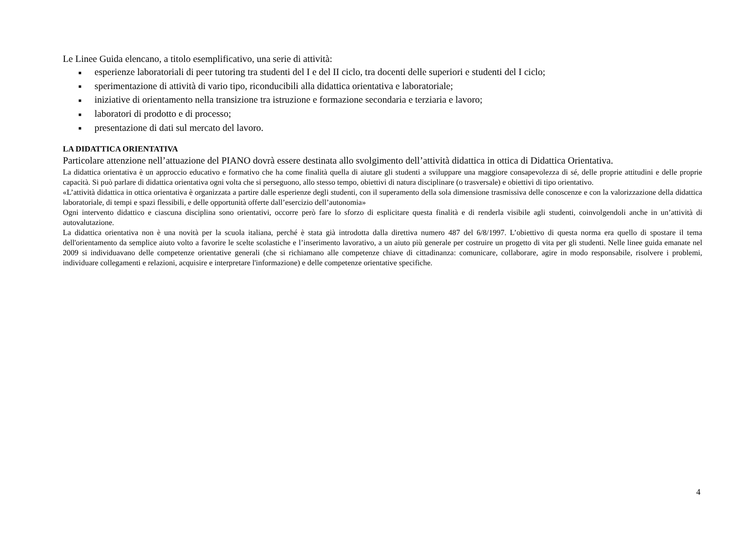Le Linee Guida elencano, a titolo esemplificativo, una serie di attività:
■ esperienze laboratoriali di peer tutoring tra studenti del I e del II ciclo, tra docenti delle superiori e studenti del I ciclo;
■ sperimentazione di attività di vario tipo, riconducibili alla didattica orientativa e laboratoriale;
■ iniziative di orientamento nella transizione tra istruzione e formazione secondaria e terziaria e lavoro;
■ laboratori di prodotto e di processo;
■ presentazione di dati sul mercato del lavoro.
LA DIDATTICA ORIENTATIVA
Particolare attenzione nell’attuazione del PIANO dovrà essere destinata allo svolgimento dell’attività didattica in ottica di Didattica Orientativa.
La didattica orientativa è un approccio educativo e formativo che ha come finalità quella di aiutare gli studenti a sviluppare una maggiore consapevolezza di sé, delle proprie attitudini e delle proprie capacità. Si può parlare di didattica orientativa ogni volta che si perseguono, allo stesso tempo, obiettivi di natura disciplinare (o trasversale) e obiettivi di tipo orientativo.
«L’attività didattica in ottica orientativa è organizzata a partire dalle esperienze degli studenti, con il superamento della sola dimensione trasmissiva delle conoscenze e con la valorizzazione della didattica laboratoriale, di tempi e spazi flessibili, e delle opportunità offerte dall’esercizio dell’autonomia»
Ogni intervento didattico e ciascuna disciplina sono orientativi, occorre però fare lo sforzo di esplicitare questa finalità e di renderla visibile agli studenti, coinvolgendoli anche in un’attività di autovalutazione.
La didattica orientativa non è una novità per la scuola italiana, perché è stata già introdotta dalla direttiva numero 487 del 6/8/1997. L’obiettivo di questa norma era quello di spostare il tema dell'orientamento da semplice aiuto volto a favorire le scelte scolastiche e l’inserimento lavorativo, a un aiuto più generale per costruire un progetto di vita per gli studenti. Nelle linee guida emanate nel 2009 si individuavano delle competenze orientative generali (che si richiamano alle competenze chiave di cittadinanza: comunicare, collaborare, agire in modo responsabile, risolvere i problemi, individuare collegamenti e relazioni, acquisire e interpretare l'informazione) e delle competenze orientative specifiche.
4